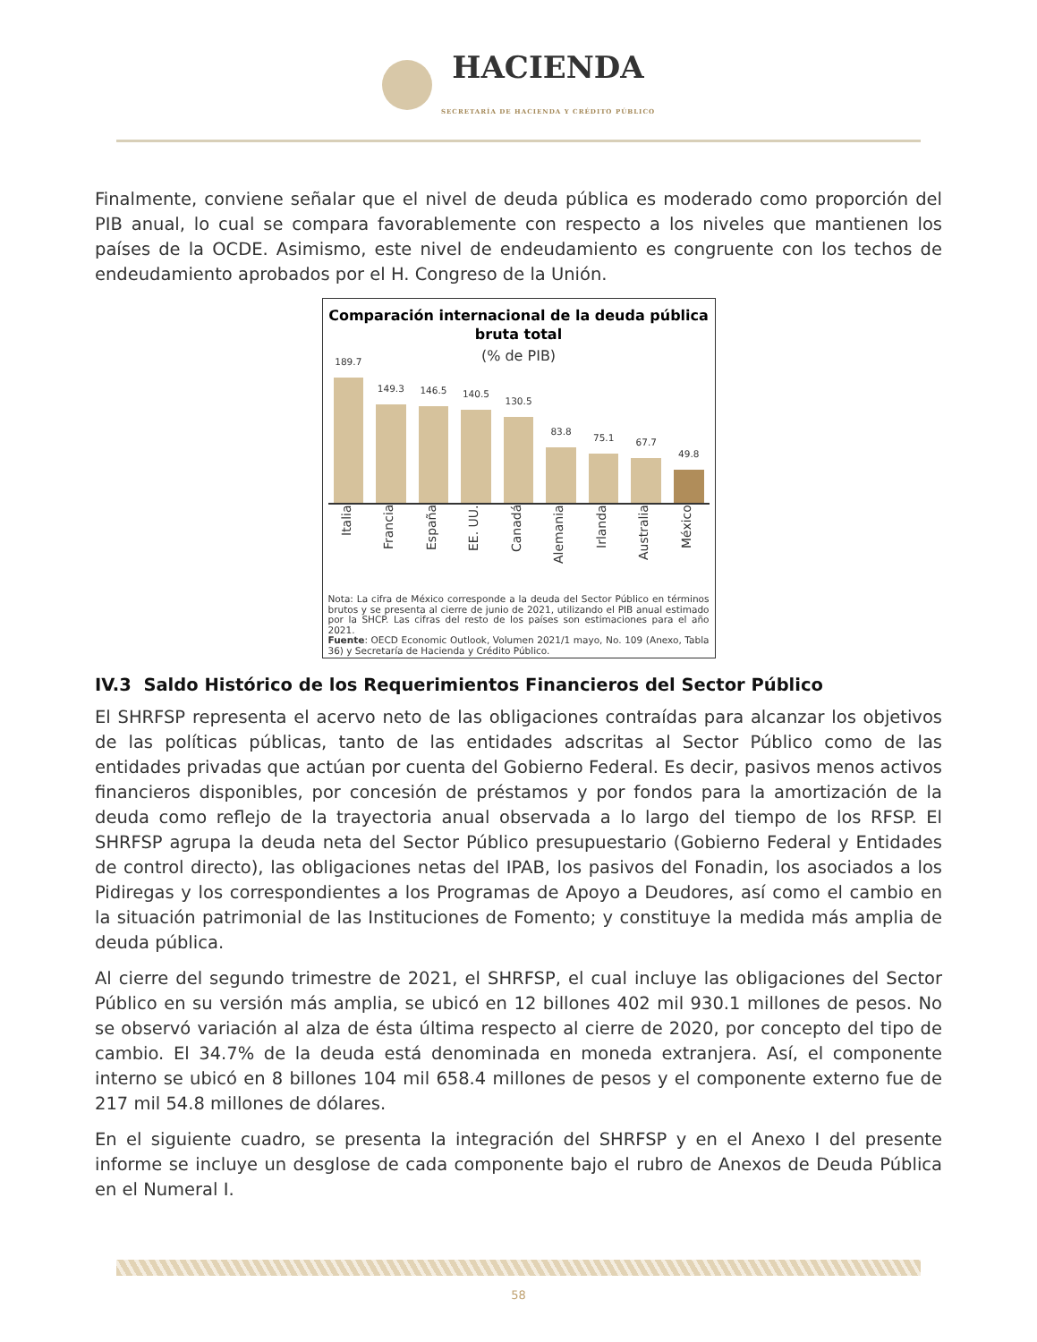HACIENDA
SECRETARÍA DE HACIENDA Y CRÉDITO PÚBLICO
Finalmente, conviene señalar que el nivel de deuda pública es moderado como proporción del PIB anual, lo cual se compara favorablemente con respecto a los niveles que mantienen los países de la OCDE. Asimismo, este nivel de endeudamiento es congruente con los techos de endeudamiento aprobados por el H. Congreso de la Unión.
Comparación internacional de la deuda pública bruta total
(% de PIB)
189.7
149.3
146.5
140.5
130.5
83.8
75.1
67.7
49.8
Italia Francia España EE. UU. Canadá Alemania Irlanda Australia México
Nota: La cifra de México corresponde a la deuda del Sector Público en términos brutos y se presenta al cierre de junio de 2021, utilizando el PIB anual estimado por la SHCP. Las cifras del resto de los países son estimaciones para el año 2021.
Fuente: OECD Economic Outlook, Volumen 2021/1 mayo, No. 109 (Anexo, Tabla 36) y Secretaría de Hacienda y Crédito Público.
IV.3 Saldo Histórico de los Requerimientos Financieros del Sector Público
El SHRFSP representa el acervo neto de las obligaciones contraídas para alcanzar los objetivos de las políticas públicas, tanto de las entidades adscritas al Sector Público como de las entidades privadas que actúan por cuenta del Gobierno Federal. Es decir, pasivos menos activos financieros disponibles, por concesión de préstamos y por fondos para la amortización de la deuda como reflejo de la trayectoria anual observada a lo largo del tiempo de los RFSP. El SHRFSP agrupa la deuda neta del Sector Público presupuestario (Gobierno Federal y Entidades de control directo), las obligaciones netas del IPAB, los pasivos del Fonadin, los asociados a los Pidiregas y los correspondientes a los Programas de Apoyo a Deudores, así como el cambio en la situación patrimonial de las Instituciones de Fomento; y constituye la medida más amplia de deuda pública.
Al cierre del segundo trimestre de 2021, el SHRFSP, el cual incluye las obligaciones del Sector Público en su versión más amplia, se ubicó en 12 billones 402 mil 930.1 millones de pesos. No se observó variación al alza de ésta última respecto al cierre de 2020, por concepto del tipo de cambio. El 34.7% de la deuda está denominada en moneda extranjera. Así, el componente interno se ubicó en 8 billones 104 mil 658.4 millones de pesos y el componente externo fue de 217 mil 54.8 millones de dólares.
En el siguiente cuadro, se presenta la integración del SHRFSP y en el Anexo I del presente informe se incluye un desglose de cada componente bajo el rubro de Anexos de Deuda Pública en el Numeral I.
58